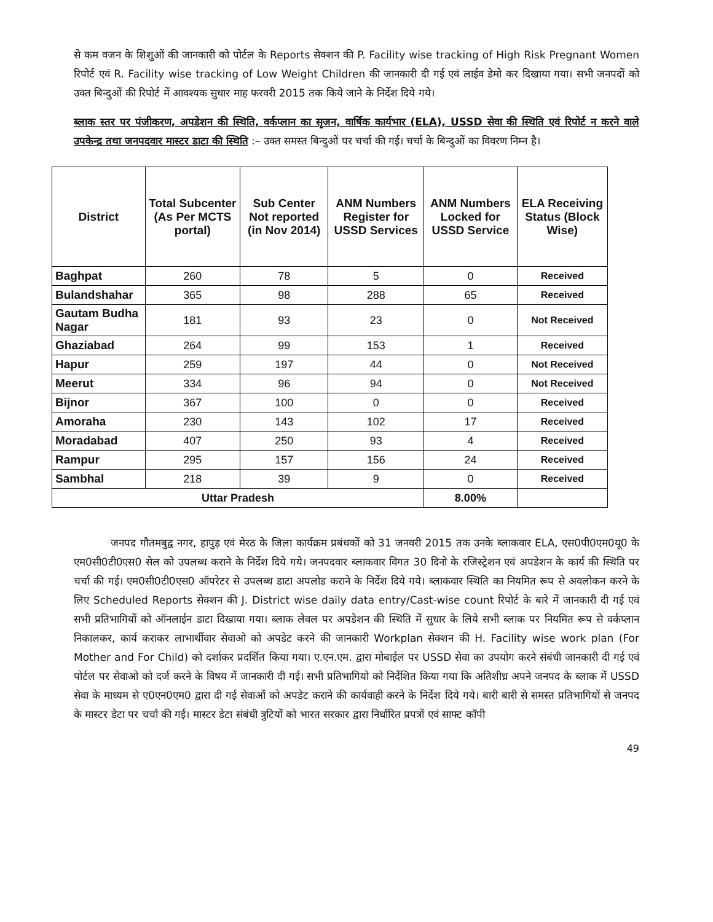से कम वजन के शिशुओं की जानकारी को पोर्टल के Reports सेक्शन की P. Facility wise tracking of High Risk Pregnant Women रिपोर्ट एवं R. Facility wise tracking of Low Weight Children की जानकारी दी गई एवं लाईव डेमो कर दिखाया गया। सभी जनपदों को उक्त बिन्दुओं की रिपोर्ट में आवश्यक सुधार माह फरवरी 2015 तक किये जाने के निर्देश दिये गये।
ब्लाक स्तर पर पंजीकरण, अपडेशन की स्थिति, वर्कप्लान का सृजन, वार्षिक कार्यभार (ELA), USSD सेवा की स्थिति एवं रिपोर्ट न करने वाले उपकेन्द्र तथा जनपदवार मास्टर डाटा की स्थिति :– उक्त समस्त बिन्दुओं पर चर्चा की गई। चर्चा के बिन्दुओं का विवरण निम्न है।
| District | Total Subcenter (As Per MCTS portal) | Sub Center Not reported (in Nov 2014) | ANM Numbers Register for USSD Services | ANM Numbers Locked for USSD Service | ELA Receiving Status (Block Wise) |
| --- | --- | --- | --- | --- | --- |
| Baghpat | 260 | 78 | 5 | 0 | Received |
| Bulandshahar | 365 | 98 | 288 | 65 | Received |
| Gautam Budha Nagar | 181 | 93 | 23 | 0 | Not Received |
| Ghaziabad | 264 | 99 | 153 | 1 | Received |
| Hapur | 259 | 197 | 44 | 0 | Not Received |
| Meerut | 334 | 96 | 94 | 0 | Not Received |
| Bijnor | 367 | 100 | 0 | 0 | Received |
| Amoraha | 230 | 143 | 102 | 17 | Received |
| Moradabad | 407 | 250 | 93 | 4 | Received |
| Rampur | 295 | 157 | 156 | 24 | Received |
| Sambhal | 218 | 39 | 9 | 0 | Received |
| Uttar Pradesh | | | | 8.00% | |
जनपद गौतमबुद्व नगर, हापुड़ एवं मेरठ के जिला कार्यक्रम प्रबंधकों को 31 जनवरी 2015 तक उनके ब्लाकवार ELA, एस0पी0एम0यू0 के एम0सी0टी0एस0 सेल को उपलब्ध कराने के निर्देश दिये गये। जनपदवार ब्लाकवार विगत 30 दिनो के रजिस्ट्रेशन एवं अपडेशन के कार्य की स्थिति पर चर्चा की गई। एम0सी0टी0एस0 ऑपरेटर से उपलब्ध डाटा अपलोड कराने के निर्देश दिये गये। ब्लाकवार स्थिति का नियमित रूप से अवलोकन करने के लिए Scheduled Reports सेक्शन की J. District wise daily data entry/Cast-wise count रिपोर्ट के बारे में जानकारी दी गई एवं सभी प्रतिभागियों को ऑनलाईन डाटा दिखाया गया। ब्लाक लेवल पर अपडेशन की स्थिति में सुधार के लिये सभी ब्लाक पर नियमित रूप से वर्कप्लान निकालकर, कार्य कराकर लाभार्थीवार सेवाओ को अपडेट करने की जानकारी Workplan सेक्शन की H. Facility wise work plan (For Mother and For Child) को दर्शाकर प्रदर्शित किया गया। ए.एन.एम. द्वारा मोबाईल पर USSD सेवा का उपयोग करने संबंधी जानकारी दी गई एवं पोर्टल पर सेवाओ को दर्ज करने के विषय में जानकारी दी गई। सभी प्रतिभागियो को निर्देशित किया गया कि अतिशीध्र अपने जनपद के ब्लाक में USSD सेवा के माध्यम से ए0एन0एम0 द्वारा दी गई सेवाओं को अपडेट कराने की कार्यवाही करने के निर्देश दिये गये। बारी बारी से समस्त प्रतिभागियों से जनपद के मास्टर डेटा पर चर्चा की गई। मास्टर डेटा संबंधी त्रुटियों को भारत सरकार द्वारा निर्धारित प्रपत्रों एवं साफ्ट कॉपी
49